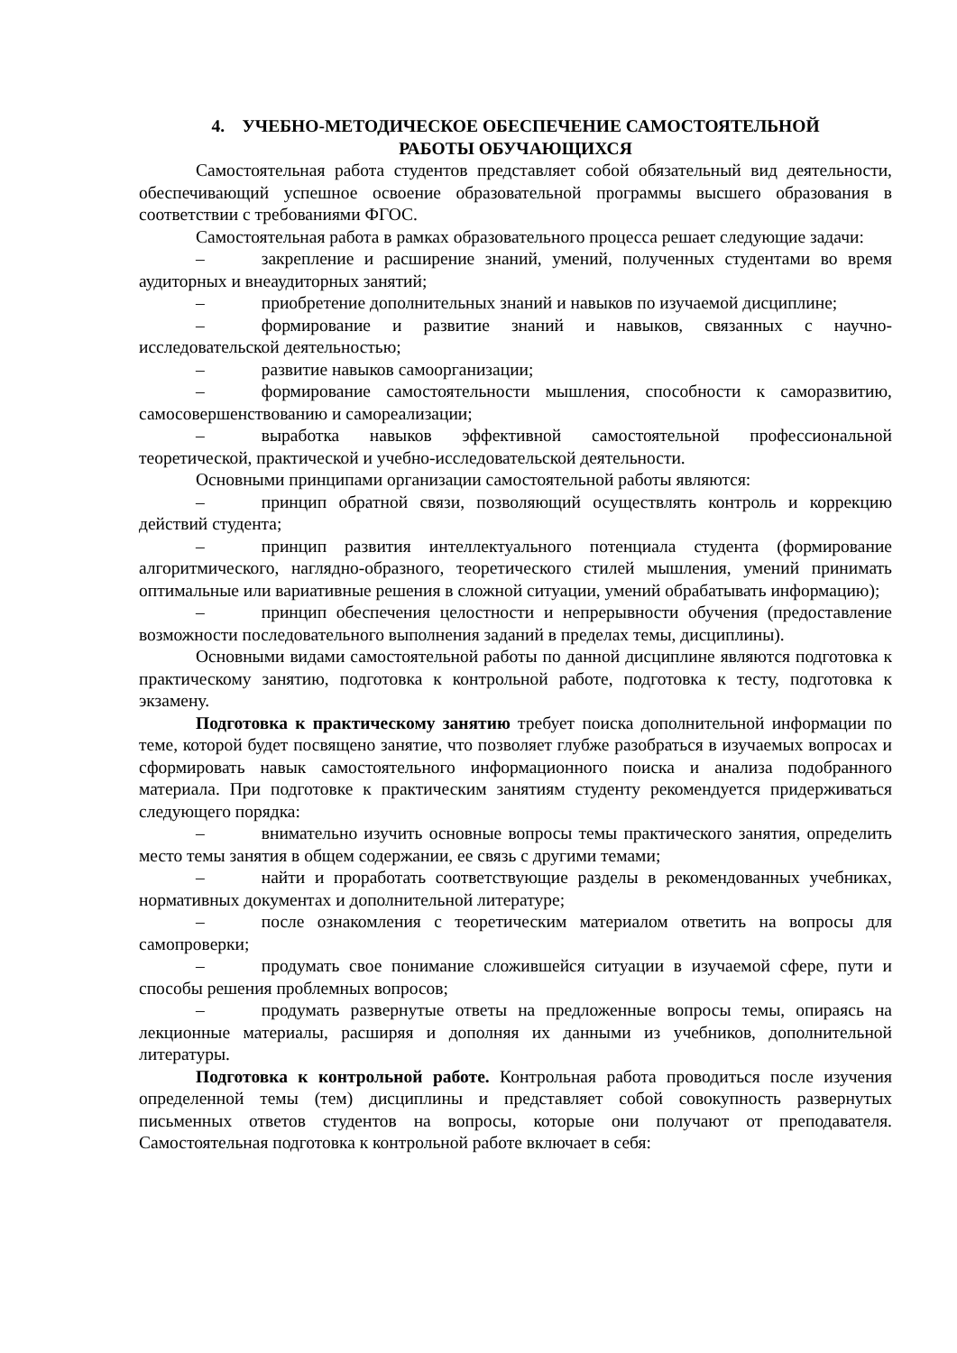4. УЧЕБНО-МЕТОДИЧЕСКОЕ ОБЕСПЕЧЕНИЕ САМОСТОЯТЕЛЬНОЙ
РАБОТЫ ОБУЧАЮЩИХСЯ
Самостоятельная работа студентов представляет собой обязательный вид деятельности, обеспечивающий успешное освоение образовательной программы высшего образования в соответствии с требованиями ФГОС.
Самостоятельная работа в рамках образовательного процесса решает следующие задачи:
– закрепление и расширение знаний, умений, полученных студентами во время аудиторных и внеаудиторных занятий;
– приобретение дополнительных знаний и навыков по изучаемой дисциплине;
– формирование и развитие знаний и навыков, связанных с научно-исследовательской деятельностью;
– развитие навыков самоорганизации;
– формирование самостоятельности мышления, способности к саморазвитию, самосовершенствованию и самореализации;
– выработка навыков эффективной самостоятельной профессиональной теоретической, практической и учебно-исследовательской деятельности.
Основными принципами организации самостоятельной работы являются:
– принцип обратной связи, позволяющий осуществлять контроль и коррекцию действий студента;
– принцип развития интеллектуального потенциала студента (формирование алгоритмического, наглядно-образного, теоретического стилей мышления, умений принимать оптимальные или вариативные решения в сложной ситуации, умений обрабатывать информацию);
– принцип обеспечения целостности и непрерывности обучения (предоставление возможности последовательного выполнения заданий в пределах темы, дисциплины).
Основными видами самостоятельной работы по данной дисциплине являются подготовка к практическому занятию, подготовка к контрольной работе, подготовка к тесту, подготовка к экзамену.
Подготовка к практическому занятию требует поиска дополнительной информации по теме, которой будет посвящено занятие, что позволяет глубже разобраться в изучаемых вопросах и сформировать навык самостоятельного информационного поиска и анализа подобранного материала. При подготовке к практическим занятиям студенту рекомендуется придерживаться следующего порядка:
– внимательно изучить основные вопросы темы практического занятия, определить место темы занятия в общем содержании, ее связь с другими темами;
– найти и проработать соответствующие разделы в рекомендованных учебниках, нормативных документах и дополнительной литературе;
– после ознакомления с теоретическим материалом ответить на вопросы для самопроверки;
– продумать свое понимание сложившейся ситуации в изучаемой сфере, пути и способы решения проблемных вопросов;
– продумать развернутые ответы на предложенные вопросы темы, опираясь на лекционные материалы, расширяя и дополняя их данными из учебников, дополнительной литературы.
Подготовка к контрольной работе. Контрольная работа проводиться после изучения определенной темы (тем) дисциплины и представляет собой совокупность развернутых письменных ответов студентов на вопросы, которые они получают от преподавателя. Самостоятельная подготовка к контрольной работе включает в себя: